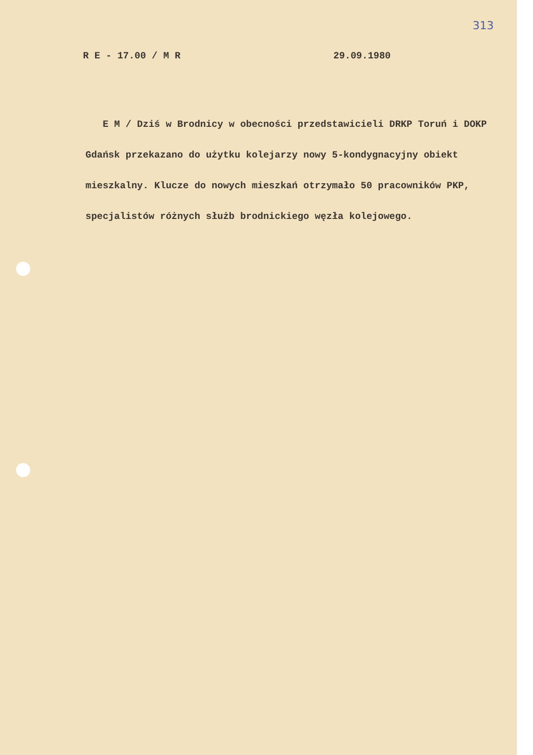313
R E - 17.00 / M R 29.09.1980
E M / Dziś w Brodnicy w obecności przedstawicieli DRKP Toruń i DOKP Gdańsk przekazano do użytku kolejarzy nowy 5-kondygnacyjny obiekt mieszkalny. Klucze do nowych mieszkań otrzymało 50 pracowników PKP, specjalistów różnych służb brodnickiego węzła kolejowego.